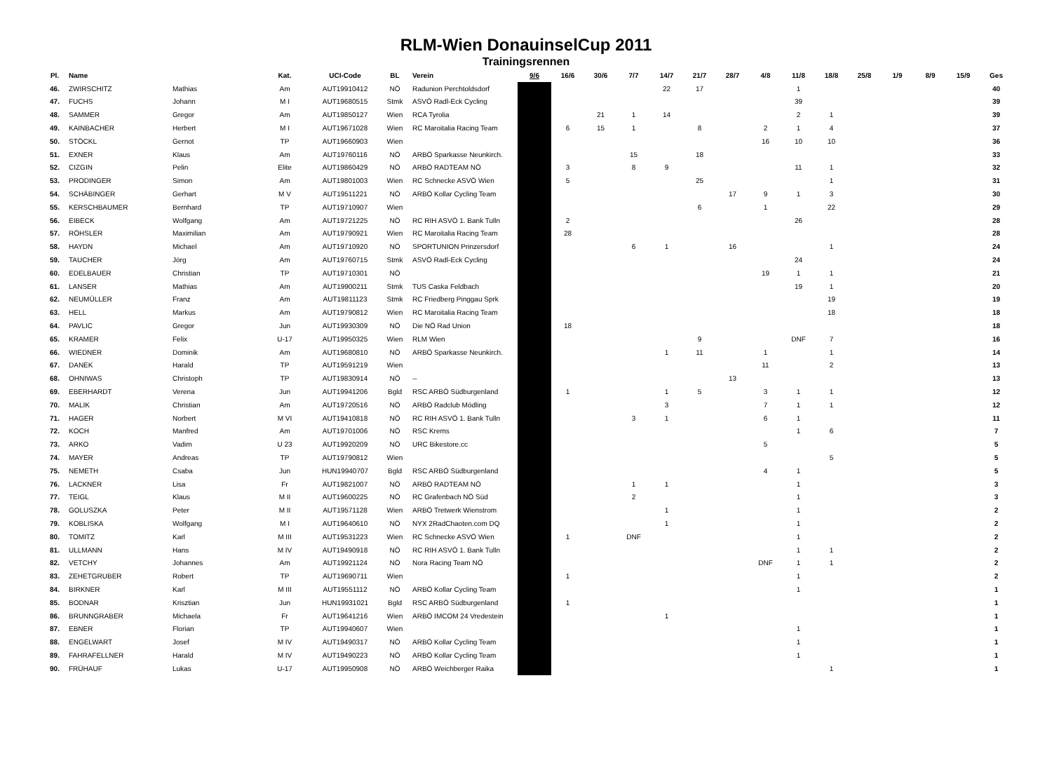RLM-Wien DonauinselCup 2011
Trainingsrennen
| Pl. | Name | | Kat. | UCI-Code | BL | Verein | 9/6 | 16/6 | 30/6 | 7/7 | 14/7 | 21/7 | 28/7 | 4/8 | 11/8 | 18/8 | 25/8 | 1/9 | 8/9 | 15/9 | Ges |
| --- | --- | --- | --- | --- | --- | --- | --- | --- | --- | --- | --- | --- | --- | --- | --- | --- | --- | --- | --- | --- | --- |
| 46. | ZWIRSCHITZ | Mathias | Am | AUT19910412 | NÖ | Radunion Perchtoldsdorf | | | | | 22 | 17 | | | 1 | | | | | | 40 |
| 47. | FUCHS | Johann | M I | AUT19680515 | Stmk | ASVÖ Radl-Eck Cycling | | | | | | | | | 39 | | | | | | 39 |
| 48. | SAMMER | Gregor | Am | AUT19850127 | Wien | RCA Tyrolia | | | 21 | 1 | 14 | | | | 2 | 1 | | | | | 39 |
| 49. | KAINBACHER | Herbert | M I | AUT19671028 | Wien | RC Maroitalia Racing Team | | 6 | 15 | 1 | | 8 | | 2 | 1 | 4 | | | | | 37 |
| 50. | STÖCKL | Gernot | TP | AUT19660903 | Wien | | | | | | | | | 16 | 10 | 10 | | | | | 36 |
| 51. | EXNER | Klaus | Am | AUT19760116 | NÖ | ARBÖ Sparkasse Neunkirch. | | | | 15 | | 18 | | | | | | | | | 33 |
| 52. | CIZGIN | Pelin | Elite | AUT19860429 | NÖ | ARBÖ RADTEAM NÖ | | 3 | | 8 | 9 | | | | 11 | 1 | | | | | 32 |
| 53. | PRODINGER | Simon | Am | AUT19801003 | Wien | RC Schnecke ASVÖ Wien | | 5 | | | | 25 | | | | 1 | | | | | 31 |
| 54. | SCHÄBINGER | Gerhart | M V | AUT19511221 | NÖ | ARBÖ Kollar Cycling Team | | | | | | | 17 | 9 | 1 | 3 | | | | | 30 |
| 55. | KERSCHBAUMER | Bernhard | TP | AUT19710907 | Wien | | | | | | | 6 | | 1 | | 22 | | | | | 29 |
| 56. | EIBECK | Wolfgang | Am | AUT19721225 | NÖ | RC RIH ASVÖ 1. Bank Tulln | | 2 | | | | | | | 26 | | | | | | 28 |
| 57. | RÖHSLER | Maximilian | Am | AUT19790921 | Wien | RC Maroitalia Racing Team | | 28 | | | | | | | | | | | | | 28 |
| 58. | HAYDN | Michael | Am | AUT19710920 | NÖ | SPORTUNION Prinzersdorf | | | | 6 | 1 | | 16 | | | 1 | | | | | 24 |
| 59. | TAUCHER | Jörg | Am | AUT19760715 | Stmk | ASVÖ Radl-Eck Cycling | | | | | | | | | 24 | | | | | | 24 |
| 60. | EDELBAUER | Christian | TP | AUT19710301 | NÖ | | | | | | | | | 19 | 1 | 1 | | | | | 21 |
| 61. | LANSER | Mathias | Am | AUT19900211 | Stmk | TUS Caska Feldbach | | | | | | | | | 19 | 1 | | | | | 20 |
| 62. | NEUMÜLLER | Franz | Am | AUT19811123 | Stmk | RC Friedberg Pinggau Sprk | | | | | | | | | | 19 | | | | | 19 |
| 63. | HELL | Markus | Am | AUT19790812 | Wien | RC Maroitalia Racing Team | | | | | | | | | | 18 | | | | | 18 |
| 64. | PAVLIC | Gregor | Jun | AUT19930309 | NÖ | Die NÖ Rad Union | | 18 | | | | | | | | | | | | | 18 |
| 65. | KRAMER | Felix | U-17 | AUT19950325 | Wien | RLM Wien | | | | | | 9 | | | DNF | 7 | | | | | 16 |
| 66. | WIEDNER | Dominik | Am | AUT19680810 | NÖ | ARBÖ Sparkasse Neunkirch. | | | | | 1 | 11 | | 1 | | 1 | | | | | 14 |
| 67. | DANEK | Harald | TP | AUT19591219 | Wien | | | | | | | | | 11 | | 2 | | | | | 13 |
| 68. | OHNIWAS | Christoph | TP | AUT19830914 | NÖ | -- | | | | | | | 13 | | | | | | | | 13 |
| 69. | EBERHARDT | Verena | Jun | AUT19941206 | Bgld | RSC ARBÖ Südburgenland | | 1 | | | 1 | 5 | | 3 | 1 | 1 | | | | | 12 |
| 70. | MALIK | Christian | Am | AUT19720516 | NÖ | ARBÖ Radclub Mödling | | | | | 3 | | | 7 | 1 | 1 | | | | | 12 |
| 71. | HAGER | Norbert | M VI | AUT19410818 | NÖ | RC RIH ASVÖ 1. Bank Tulln | | | | 3 | 1 | | | 6 | 1 | | | | | | 11 |
| 72. | KOCH | Manfred | Am | AUT19701006 | NÖ | RSC Krems | | | | | | | | | 1 | 6 | | | | | 7 |
| 73. | ARKO | Vadim | U 23 | AUT19920209 | NÖ | URC Bikestore.cc | | | | | | | | 5 | | | | | | | 5 |
| 74. | MAYER | Andreas | TP | AUT19790812 | Wien | | | | | | | | | | | 5 | | | | | 5 |
| 75. | NEMETH | Csaba | Jun | HUN19940707 | Bgld | RSC ARBÖ Südburgenland | | | | | | | | 4 | 1 | | | | | | 5 |
| 76. | LACKNER | Lisa | Fr | AUT19821007 | NÖ | ARBÖ RADTEAM NÖ | | | | 1 | 1 | | | | 1 | | | | | | 3 |
| 77. | TEIGL | Klaus | M II | AUT19600225 | NÖ | RC Grafenbach NÖ Süd | | | | 2 | | | | | 1 | | | | | | 3 |
| 78. | GOLUSZKA | Peter | M II | AUT19571128 | Wien | ARBÖ Tretwerk Wienstrom | | | | | 1 | | | | 1 | | | | | | 2 |
| 79. | KOBLISKA | Wolfgang | M I | AUT19640610 | NÖ | NYX 2RadChaoten.com DQ | | | | | 1 | | | | 1 | | | | | | 2 |
| 80. | TOMITZ | Karl | M III | AUT19531223 | Wien | RC Schnecke ASVÖ Wien | | 1 | | DNF | | | | | 1 | | | | | | 2 |
| 81. | ULLMANN | Hans | M IV | AUT19490918 | NÖ | RC RIH ASVÖ 1. Bank Tulln | | | | | | | | | 1 | 1 | | | | | 2 |
| 82. | VETCHY | Johannes | Am | AUT19921124 | NÖ | Nora Racing Team NÖ | | | | | | | | DNF | 1 | 1 | | | | | 2 |
| 83. | ZEHETGRUBER | Robert | TP | AUT19690711 | Wien | | | 1 | | | | | | | 1 | | | | | | 2 |
| 84. | BIRKNER | Karl | M III | AUT19551112 | NÖ | ARBÖ Kollar Cycling Team | | | | | | | | | 1 | | | | | | 1 |
| 85. | BODNAR | Krisztian | Jun | HUN19931021 | Bgld | RSC ARBÖ Südburgenland | | 1 | | | | | | | | | | | | | 1 |
| 86. | BRUNNGRABER | Michaela | Fr | AUT19641216 | Wien | ARBÖ IMCOM 24 Vredestein | | | | | 1 | | | | | | | | | | 1 |
| 87. | EBNER | Florian | TP | AUT19940607 | Wien | | | | | | | | | | 1 | | | | | | 1 |
| 88. | ENGELWART | Josef | M IV | AUT19490317 | NÖ | ARBÖ Kollar Cycling Team | | | | | | | | | 1 | | | | | | 1 |
| 89. | FAHRAFELLNER | Harald | M IV | AUT19490223 | NÖ | ARBÖ Kollar Cycling Team | | | | | | | | | 1 | | | | | | 1 |
| 90. | FRÜHAUF | Lukas | U-17 | AUT19950908 | NÖ | ARBÖ Weichberger Raika | | | | | | | | | | 1 | | | | | 1 |